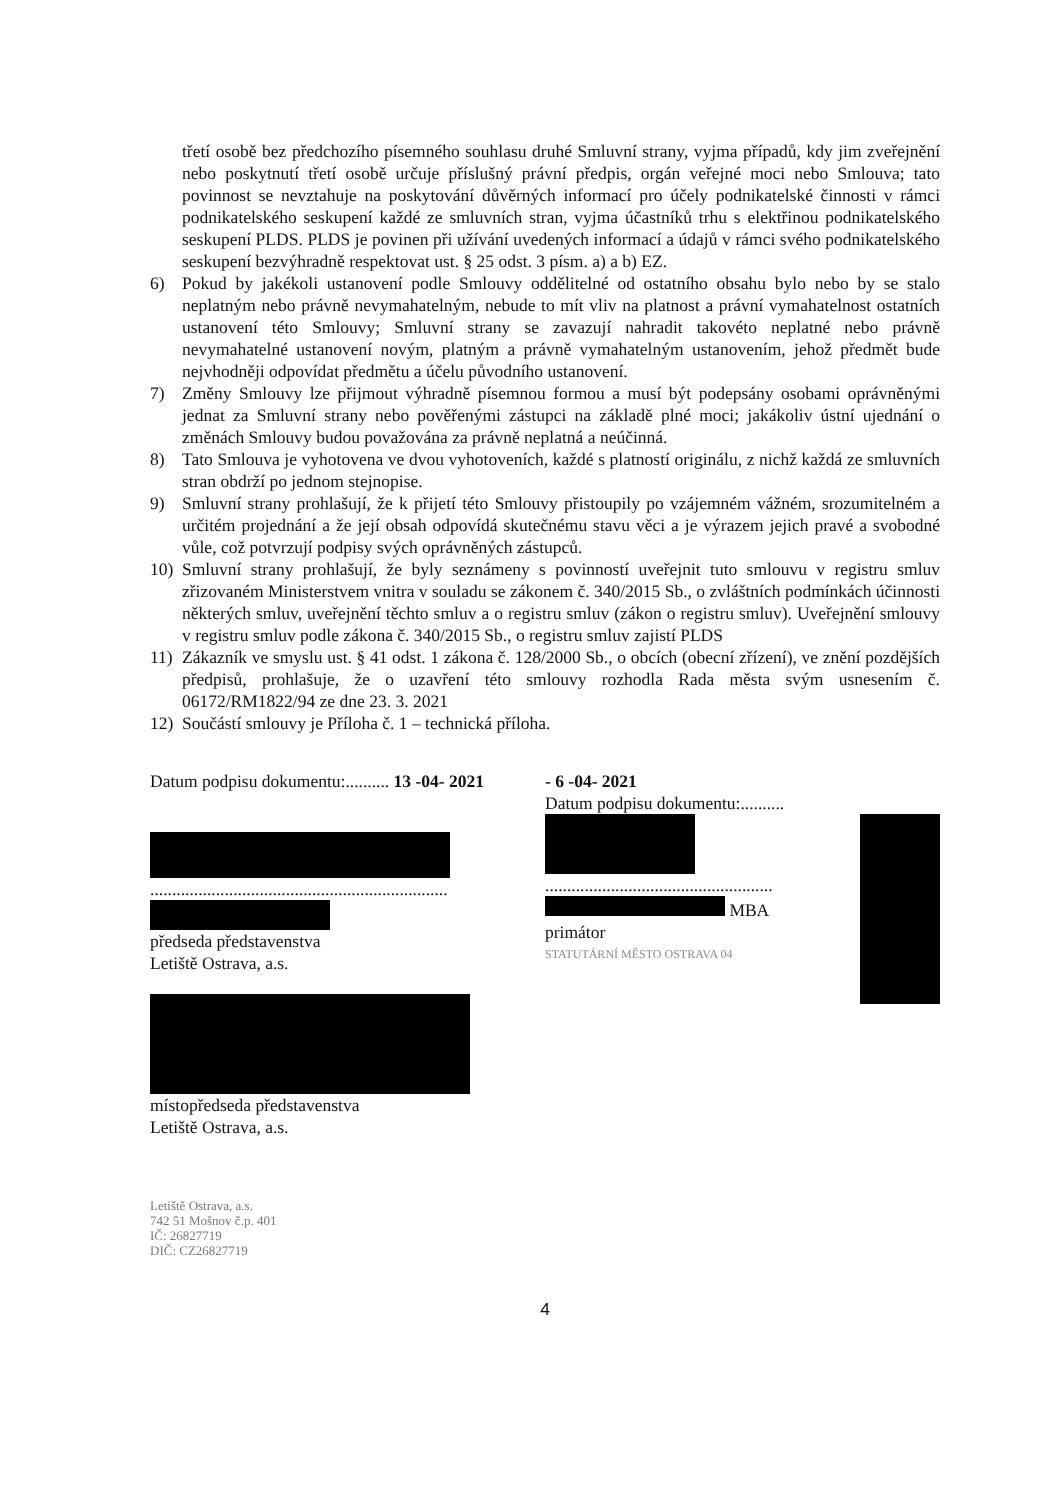třetí osobě bez předchozího písemného souhlasu druhé Smluvní strany, vyjma případů, kdy jim zveřejnění nebo poskytnutí třetí osobě určuje příslušný právní předpis, orgán veřejné moci nebo Smlouva; tato povinnost se nevztahuje na poskytování důvěrných informací pro účely podnikatelské činnosti v rámci podnikatelského seskupení každé ze smluvních stran, vyjma účastníků trhu s elektřinou podnikatelského seskupení PLDS. PLDS je povinen při užívání uvedených informací a údajů v rámci svého podnikatelského seskupení bezvýhradně respektovat ust. § 25 odst. 3 písm. a) a b) EZ.
6) Pokud by jakékoli ustanovení podle Smlouvy oddělitelné od ostatního obsahu bylo nebo by se stalo neplatným nebo právně nevymahatelným, nebude to mít vliv na platnost a právní vymahatelnost ostatních ustanovení této Smlouvy; Smluvní strany se zavazují nahradit takovéto neplatné nebo právně nevymahatelné ustanovení novým, platným a právně vymahatelným ustanovením, jehož předmět bude nejvhodněji odpovídat předmětu a účelu původního ustanovení.
7) Změny Smlouvy lze přijmout výhradně písemnou formou a musí být podepsány osobami oprávněnými jednat za Smluvní strany nebo pověřenými zástupci na základě plné moci; jakákoliv ústní ujednání o změnách Smlouvy budou považována za právně neplatná a neúčinná.
8) Tato Smlouva je vyhotovena ve dvou vyhotoveních, každé s platností originálu, z nichž každá ze smluvních stran obdrží po jednom stejnopise.
9) Smluvní strany prohlašují, že k přijetí této Smlouvy přistoupily po vzájemném vážném, srozumitelném a určitém projednání a že její obsah odpovídá skutečnému stavu věci a je výrazem jejich pravé a svobodné vůle, což potvrzují podpisy svých oprávněných zástupců.
10) Smluvní strany prohlašují, že byly seznámeny s povinností uveřejnit tuto smlouvu v registru smluv zřizovaném Ministerstvem vnitra v souladu se zákonem č. 340/2015 Sb., o zvláštních podmínkách účinnosti některých smluv, uveřejnění těchto smluv a o registru smluv (zákon o registru smluv). Uveřejnění smlouvy v registru smluv podle zákona č. 340/2015 Sb., o registru smluv zajistí PLDS
11) Zákazník ve smyslu ust. § 41 odst. 1 zákona č. 128/2000 Sb., o obcích (obecní zřízení), ve znění pozdějších předpisů, prohlašuje, že o uzavření této smlouvy rozhodla Rada města svým usnesením č. 06172/RM1822/94 ze dne 23. 3. 2021
12) Součástí smlouvy je Příloha č. 1 – technická příloha.
Datum podpisu dokumentu:.......... 13 -04- 2021
....................................................................
předseda představenstva
Letiště Ostrava, a.s.
místopředseda představenstva
Letiště Ostrava, a.s.
Letiště Ostrava, a.s.
742 51 Mošnov č.p. 401
IČ: 26827719
DIČ: CZ26827719
- 6 -04- 2021
Datum podpisu dokumentu:..........
....................................................
MBA
primátor
STATUTÁRNÍ MĚSTO OSTRAVA 04
4